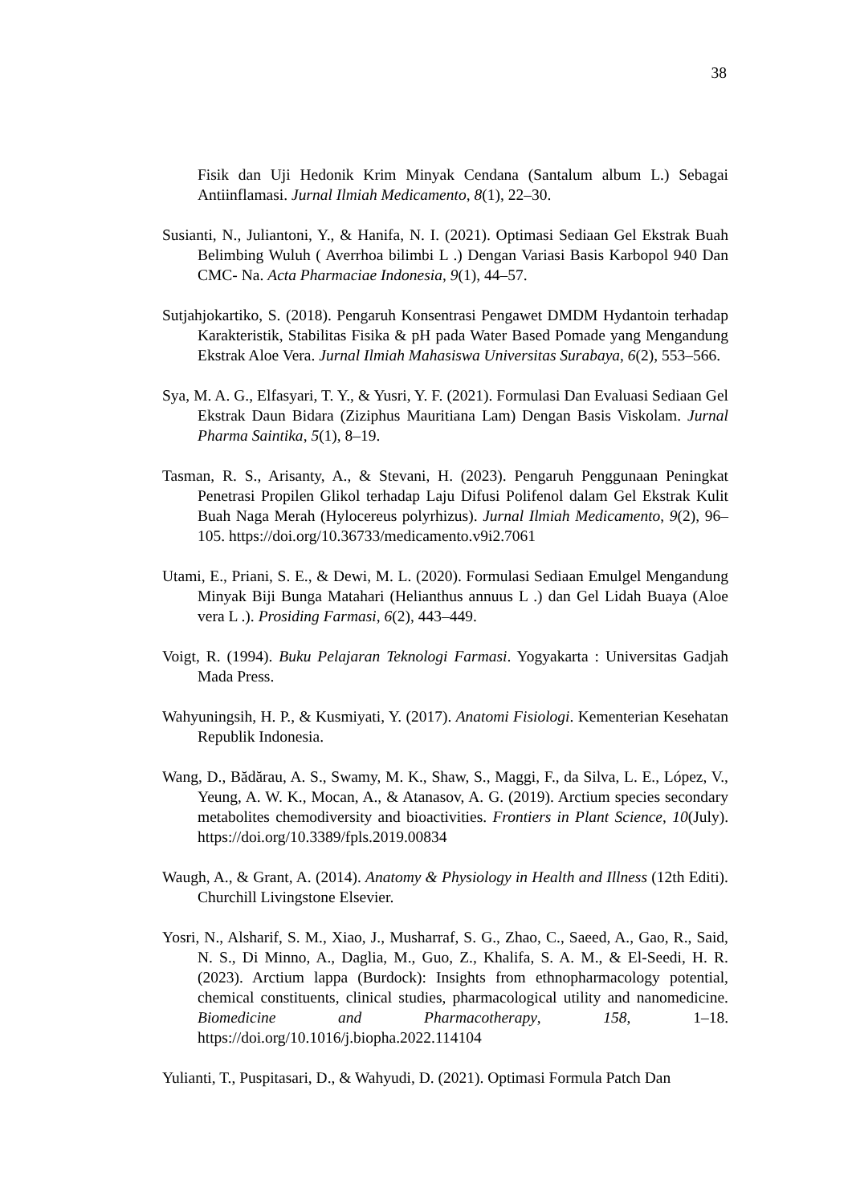38
Fisik dan Uji Hedonik Krim Minyak Cendana (Santalum album L.) Sebagai Antiinflamasi. Jurnal Ilmiah Medicamento, 8(1), 22–30.
Susianti, N., Juliantoni, Y., & Hanifa, N. I. (2021). Optimasi Sediaan Gel Ekstrak Buah Belimbing Wuluh ( Averrhoa bilimbi L .) Dengan Variasi Basis Karbopol 940 Dan CMC- Na. Acta Pharmaciae Indonesia, 9(1), 44–57.
Sutjahjokartiko, S. (2018). Pengaruh Konsentrasi Pengawet DMDM Hydantoin terhadap Karakteristik, Stabilitas Fisika & pH pada Water Based Pomade yang Mengandung Ekstrak Aloe Vera. Jurnal Ilmiah Mahasiswa Universitas Surabaya, 6(2), 553–566.
Sya, M. A. G., Elfasyari, T. Y., & Yusri, Y. F. (2021). Formulasi Dan Evaluasi Sediaan Gel Ekstrak Daun Bidara (Ziziphus Mauritiana Lam) Dengan Basis Viskolam. Jurnal Pharma Saintika, 5(1), 8–19.
Tasman, R. S., Arisanty, A., & Stevani, H. (2023). Pengaruh Penggunaan Peningkat Penetrasi Propilen Glikol terhadap Laju Difusi Polifenol dalam Gel Ekstrak Kulit Buah Naga Merah (Hylocereus polyrhizus). Jurnal Ilmiah Medicamento, 9(2), 96–105. https://doi.org/10.36733/medicamento.v9i2.7061
Utami, E., Priani, S. E., & Dewi, M. L. (2020). Formulasi Sediaan Emulgel Mengandung Minyak Biji Bunga Matahari (Helianthus annuus L .) dan Gel Lidah Buaya (Aloe vera L .). Prosiding Farmasi, 6(2), 443–449.
Voigt, R. (1994). Buku Pelajaran Teknologi Farmasi. Yogyakarta : Universitas Gadjah Mada Press.
Wahyuningsih, H. P., & Kusmiyati, Y. (2017). Anatomi Fisiologi. Kementerian Kesehatan Republik Indonesia.
Wang, D., Bădărau, A. S., Swamy, M. K., Shaw, S., Maggi, F., da Silva, L. E., López, V., Yeung, A. W. K., Mocan, A., & Atanasov, A. G. (2019). Arctium species secondary metabolites chemodiversity and bioactivities. Frontiers in Plant Science, 10(July). https://doi.org/10.3389/fpls.2019.00834
Waugh, A., & Grant, A. (2014). Anatomy & Physiology in Health and Illness (12th Editi). Churchill Livingstone Elsevier.
Yosri, N., Alsharif, S. M., Xiao, J., Musharraf, S. G., Zhao, C., Saeed, A., Gao, R., Said, N. S., Di Minno, A., Daglia, M., Guo, Z., Khalifa, S. A. M., & El-Seedi, H. R. (2023). Arctium lappa (Burdock): Insights from ethnopharmacology potential, chemical constituents, clinical studies, pharmacological utility and nanomedicine. Biomedicine and Pharmacotherapy, 158, 1–18. https://doi.org/10.1016/j.biopha.2022.114104
Yulianti, T., Puspitasari, D., & Wahyudi, D. (2021). Optimasi Formula Patch Dan